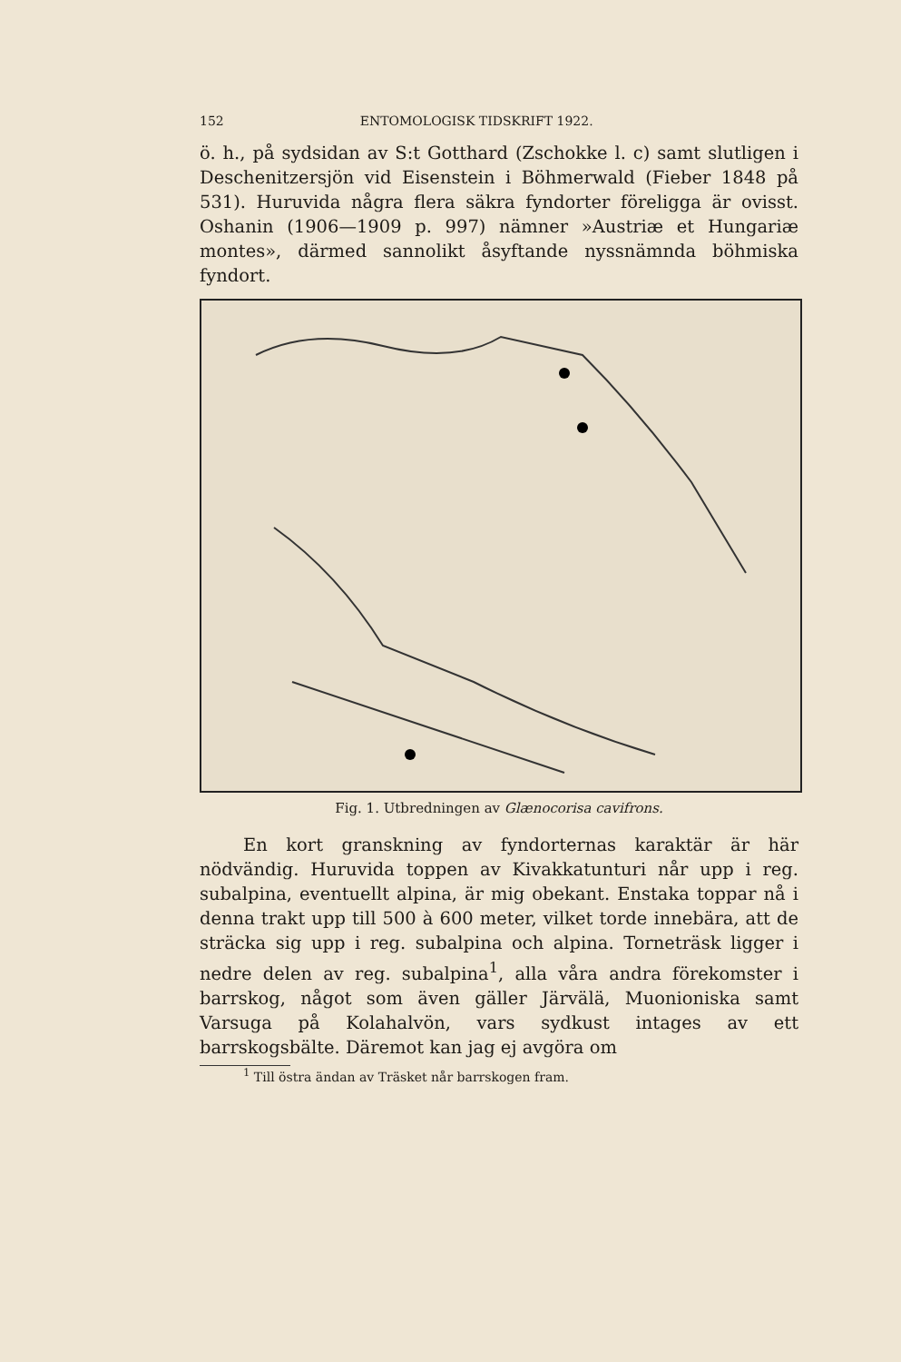152 ENTOMOLOGISK TIDSKRIFT 1922.
ö. h., på sydsidan av S:t Gotthard (Zschokke l. c) samt slutligen i Deschenitzersjön vid Eisenstein i Böhmerwald (Fieber 1848 på 531). Huruvida några flera säkra fyndorter föreligga är ovisst. Oshanin (1906—1909 p. 997) nämner »Austriæ et Hungariæ montes», därmed sannolikt åsyftande nyssnämnda böhmiska fyndort.
Fig. 1. Utbredningen av Glænocorisa cavifrons.
En kort granskning av fyndorternas karaktär är här nödvändig. Huruvida toppen av Kivakkatunturi når upp i reg. subalpina, eventuellt alpina, är mig obekant. Enstaka toppar nå i denna trakt upp till 500 à 600 meter, vilket torde innebära, att de sträcka sig upp i reg. subalpina och alpina. Torneträsk ligger i nedre delen av reg. subalpina<sup>1</sup>, alla våra andra förekomster i barrskog, något som även gäller Järvälä, Muonioniska samt Varsuga på Kolahalvön, vars sydkust intages av ett barrskogsbälte. Däremot kan jag ej avgöra om
<sup>1</sup> Till östra ändan av Träsket når barrskogen fram.